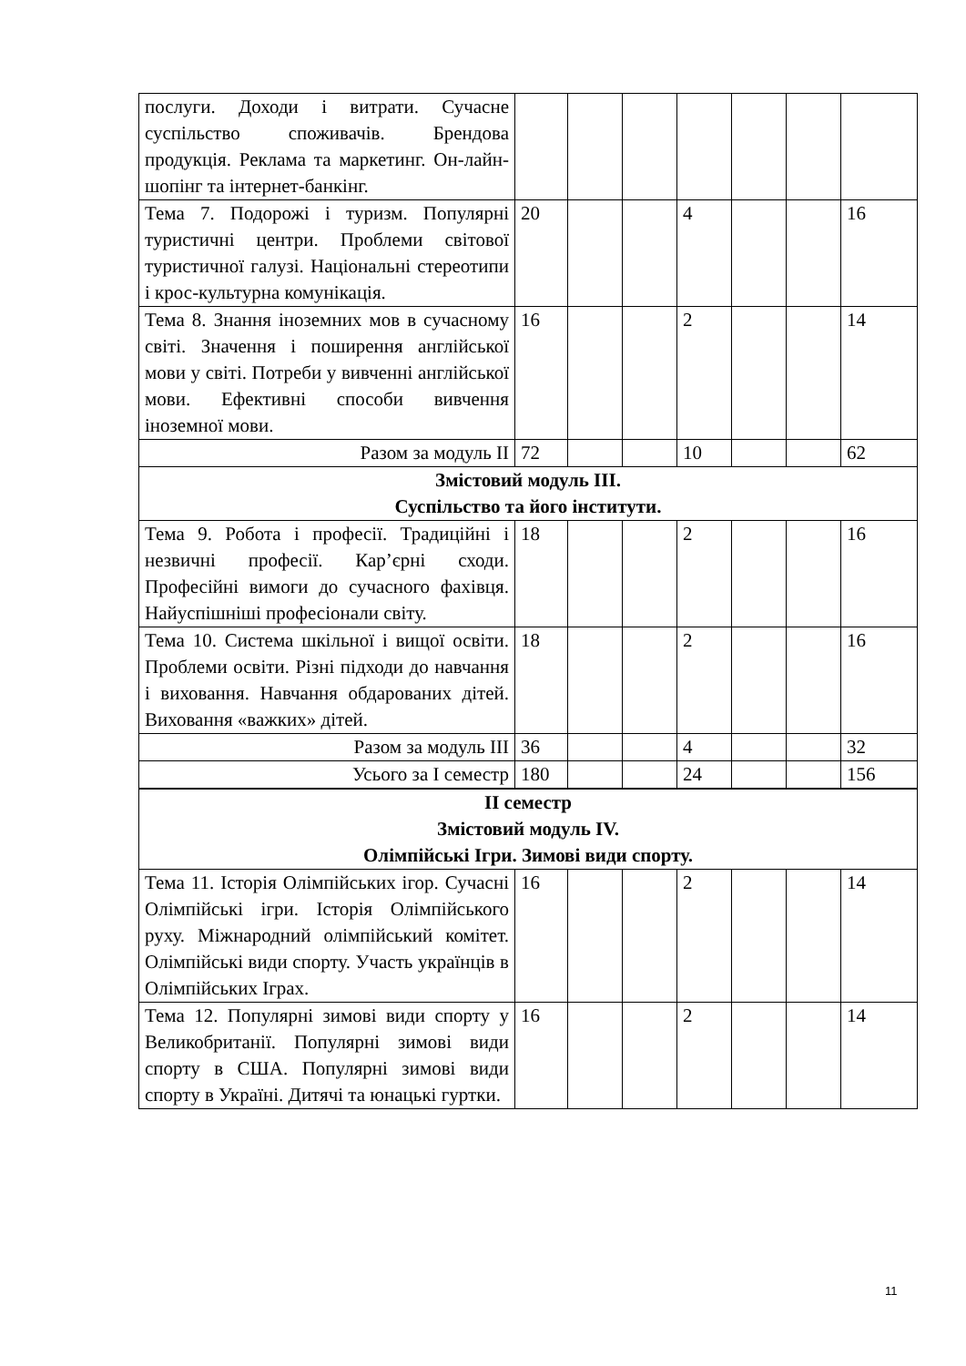| послуги. Доходи і витрати. Сучасне суспільство споживачів. Брендова продукція. Реклама та маркетинг. Он-лайн-шопінг та інтернет-банкінг. | | | | | | | |
| Тема 7. Подорожі і туризм. Популярні туристичні центри. Проблеми світової туристичної галузі. Національні стереотипи і крос-культурна комунікація. | 20 | | | 4 | | | 16 |
| Тема 8. Знання іноземних мов в сучасному світі. Значення і поширення англійської мови у світі. Потреби у вивченні англійської мови. Ефективні способи вивчення іноземної мови. | 16 | | | 2 | | | 14 |
| Разом за модуль ІІ | 72 | | | 10 | | | 62 |
| Змістовий модуль ІІІ. Суспільство та його інститути. | | | | | | | |
| Тема 9. Робота і професії. Традиційні і незвичні професії. Кар’єрні сходи. Професійні вимоги до сучасного фахівця. Найуспішніші професіонали світу. | 18 | | | 2 | | | 16 |
| Тема 10. Система шкільної і вищої освіти. Проблеми освіти. Різні підходи до навчання і виховання. Навчання обдарованих дітей. Виховання «важких» дітей. | 18 | | | 2 | | | 16 |
| Разом за модуль ІІІ | 36 | | | 4 | | | 32 |
| Усього за І семестр | 180 | | | 24 | | | 156 |
| ІІ семестр Змістовий модуль IV. Олімпійські Ігри. Зимові види спорту. | | | | | | | |
| Тема 11. Історія Олімпійських ігор. Сучасні Олімпійські ігри. Історія Олімпійського руху. Міжнародний олімпійський комітет. Олімпійські види спорту. Участь українців в Олімпійських Іграх. | 16 | | | 2 | | | 14 |
| Тема 12. Популярні зимові види спорту у Великобританії. Популярні зимові види спорту в США. Популярні зимові види спорту в Україні. Дитячі та юнацькі гуртки. | 16 | | | 2 | | | 14 |
11